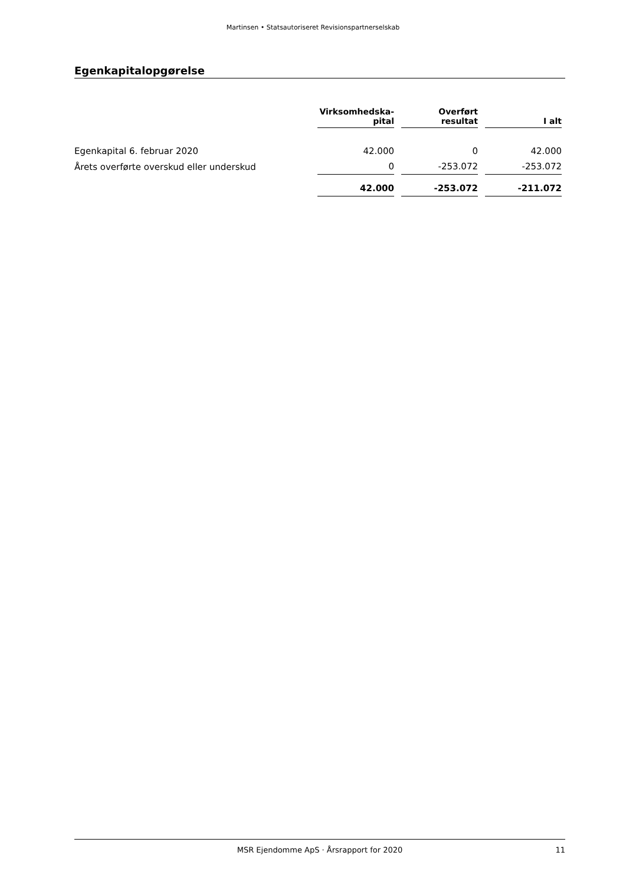Martinsen • Statsautoriseret Revisionspartnerselskab
Egenkapitalopgørelse
| | Virksomhedska- pital | Overført resultat | I alt |
| --- | --- | --- | --- |
| Egenkapital 6. februar 2020 | 42.000 | 0 | 42.000 |
| Årets overførte overskud eller underskud | 0 | -253.072 | -253.072 |
| | 42.000 | -253.072 | -211.072 |
MSR Ejendomme ApS · Årsrapport for 2020 11